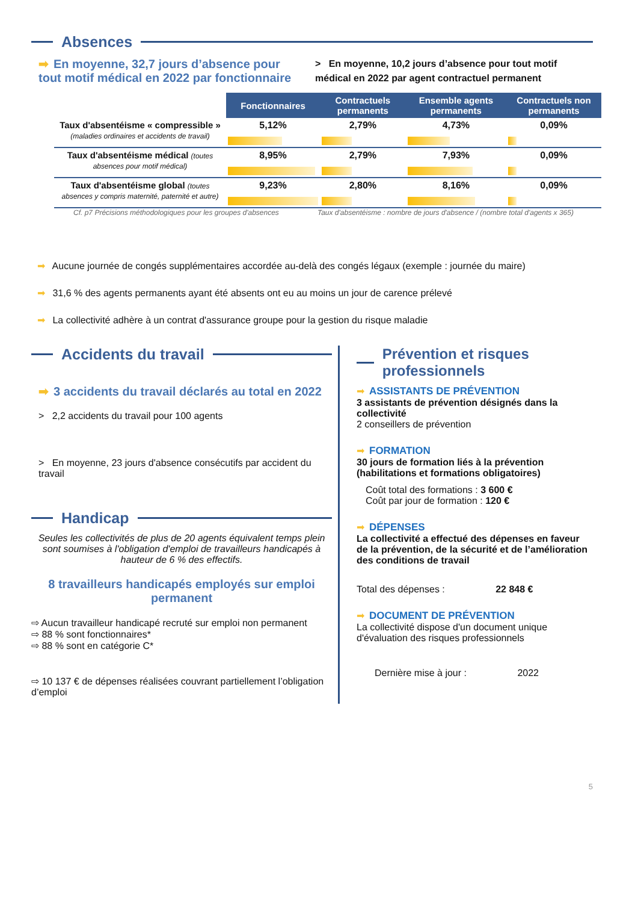Absences
➡ En moyenne, 32,7 jours d’absence pour tout motif médical en 2022 par fonctionnaire
> En moyenne, 10,2 jours d’absence pour tout motif médical en 2022 par agent contractuel permanent
| | Fonctionnaires | Contractuels permanents | Ensemble agents permanents | Contractuels non permanents |
| Taux d'absentéisme « compressible » (maladies ordinaires et accidents de travail) | 5,12% | 2,79% | 4,73% | 0,09% |
| Taux d'absentéisme médical (toutes absences pour motif médical) | 8,95% | 2,79% | 7,93% | 0,09% |
| Taux d'absentéisme global (toutes absences y compris maternité, paternité et autre) | 9,23% | 2,80% | 8,16% | 0,09% |
Cf. p7 Précisions méthodologiques pour les groupes d'absences Taux d'absentéisme : nombre de jours d'absence / (nombre total d'agents x 365)
➡ Aucune journée de congés supplémentaires accordée au-delà des congés légaux (exemple : journée du maire)
➡ 31,6 % des agents permanents ayant été absents ont eu au moins un jour de carence prélevé
➡ La collectivité adhère à un contrat d'assurance groupe pour la gestion du risque maladie
Accidents du travail
➡ 3 accidents du travail déclarés au total en 2022
> 2,2 accidents du travail pour 100 agents
> En moyenne, 23 jours d'absence consécutifs par accident du travail
Handicap
Seules les collectivités de plus de 20 agents équivalent temps plein sont soumises à l'obligation d'emploi de travailleurs handicapés à hauteur de 6 % des effectifs.
8 travailleurs handicapés employés sur emploi permanent
⇨ Aucun travailleur handicapé recruté sur emploi non permanent
⇨ 88 % sont fonctionnaires*
⇨ 88 % sont en catégorie C*
⇨ 10 137 € de dépenses réalisées couvrant partiellement l’obligation d’emploi
Prévention et risques professionnels
➡ ASSISTANTS DE PRÉVENTION
3 assistants de prévention désignés dans la collectivité
2 conseillers de prévention
➡ FORMATION
30 jours de formation liés à la prévention (habilitations et formations obligatoires)
Coût total des formations : 3 600 €
Coût par jour de formation : 120 €
➡ DÉPENSES
La collectivité a effectué des dépenses en faveur de la prévention, de la sécurité et de l’amélioration des conditions de travail
Total des dépenses : 22 848 €
➡ DOCUMENT DE PRÉVENTION
La collectivité dispose d'un document unique d'évaluation des risques professionnels
Dernière mise à jour : 2022
5